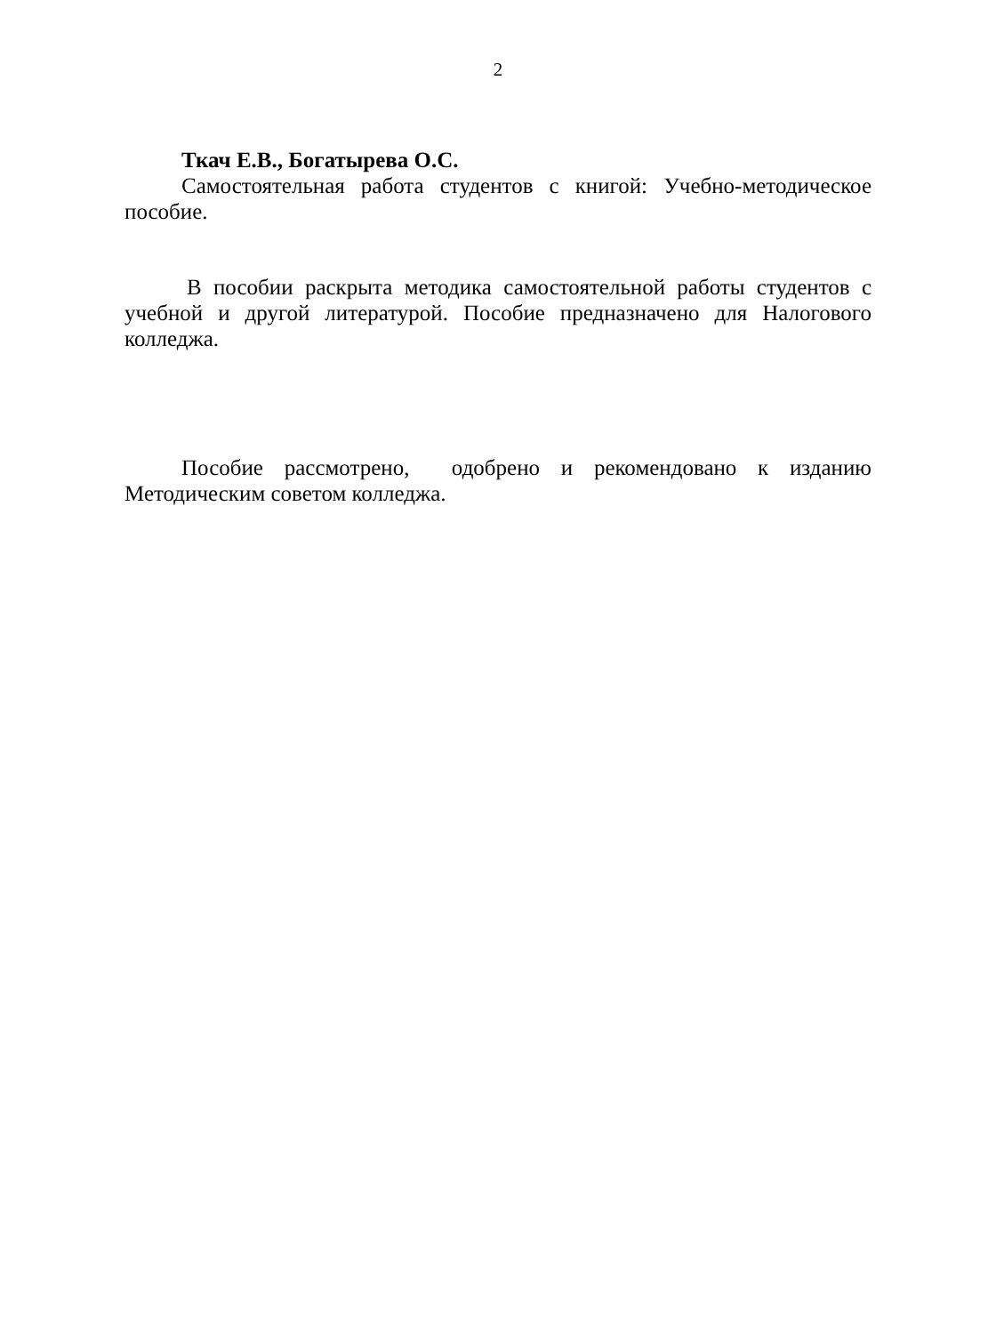2
Ткач Е.В., Богатырева О.С.
Самостоятельная работа студентов с книгой: Учебно-методическое пособие.
В пособии раскрыта методика самостоятельной работы студентов с учебной и другой литературой. Пособие предназначено для Налогового колледжа.
Пособие рассмотрено, одобрено и рекомендовано к изданию Методическим советом колледжа.